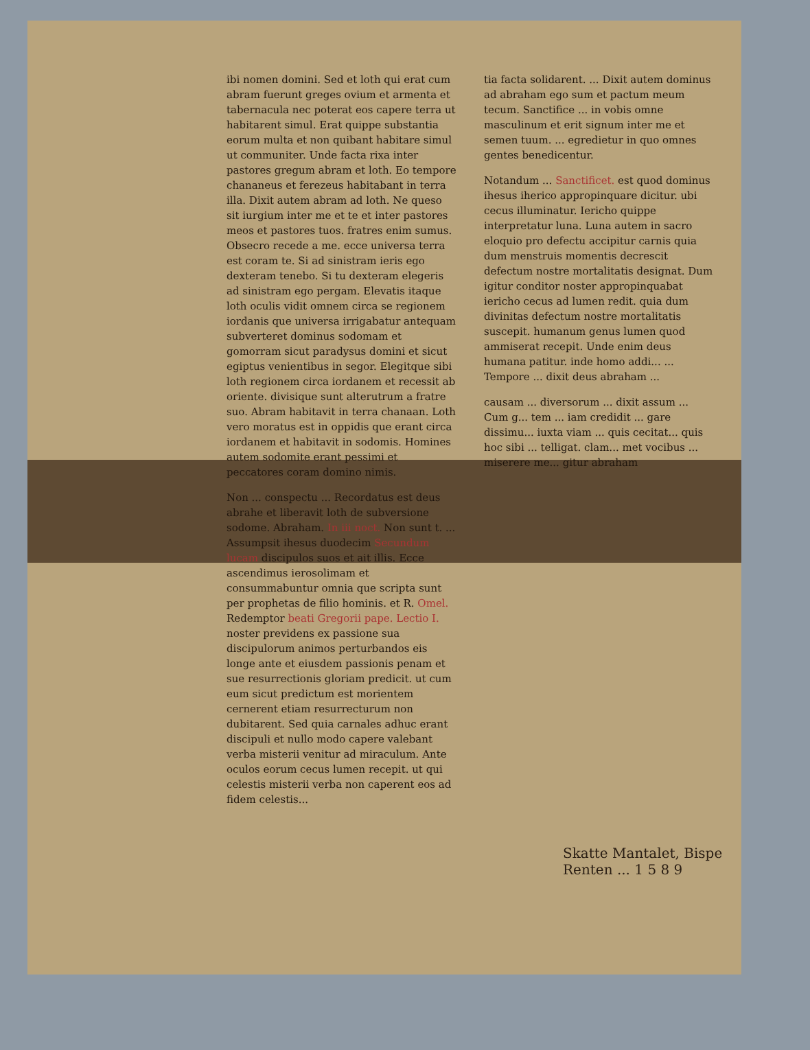ibi nomen domini. Sed et loth qui erat cum abram fuerunt greges ovium et armenta et tabernacula nec poterat eos capere terra ut habitarent simul. Erat quippe substantia eorum multa et non quibant habitare simul ut communiter. Unde facta rixa inter pastores gregum abram et loth. Eo tempore chananeus et ferezeus habitabant in terra illa. Dixit autem abram ad loth. Ne queso sit iurgium inter me et te et inter pastores meos et pastores tuos. fratres enim sumus. Obsecro recede a me. ecce universa terra est coram te. Si ad sinistram ieris ego dexteram tenebo. Si tu dexteram elegeris ad sinistram ego pergam. Elevatis itaque loth oculis vidit omnem circa se regionem iordanis que universa irrigabatur antequam subverteret dominus sodomam et gomorram sicut paradysus domini et sicut egiptus venientibus in segor. Elegitque sibi loth regionem circa iordanem et recessit ab oriente. divisique sunt alterutrum a fratre suo. Abram habitavit in terra chanaan. Loth vero moratus est in oppidis que erant circa iordanem et habitavit in sodomis. Homines autem sodomite erant pessimi et peccatores coram domino nimis.
Non ... conspectu ... Recordatus est deus abrahe et liberavit loth de subversione sodome. Abraham. In iii noct. Non sunt t. ... Assumpsit ihesus duodecim Secundum lucam discipulos suos et ait illis. Ecce ascendimus ierosolimam et consummabuntur omnia que scripta sunt per prophetas de filio hominis. et R. Omel. Redemptor beati Gregorii pape. Lectio I. noster previdens ex passione sua discipulorum animos perturbandos eis longe ante et eiusdem passionis penam et sue resurrectionis gloriam predicit. ut cum eum sicut predictum est morientem cernerent etiam resurrecturum non dubitarent. Sed quia carnales adhuc erant discipuli et nullo modo capere valebant verba misterii venitur ad miraculum. Ante oculos eorum cecus lumen recepit. ut qui celestis misterii verba non caperent eos ad fidem celestis...
tia facta solidarent. ... Dixit autem dominus ad abraham ego sum et pactum meum tecum. Sanctifice ... in vobis omne masculinum et erit signum inter me et semen tuum. ... egredietur in quo omnes gentes benedicentur.
Notandum ... Sanctificet. est quod dominus ihesus iherico appropinquare dicitur. ubi cecus illuminatur. Iericho quippe interpretatur luna. Luna autem in sacro eloquio pro defectu accipitur carnis quia dum menstruis momentis decrescit defectum nostre mortalitatis designat. Dum igitur conditor noster appropinquabat iericho cecus ad lumen redit. quia dum divinitas defectum nostre mortalitatis suscepit. humanum genus lumen quod ammiserat recepit. Unde enim deus humana patitur. inde homo addi... ... Tempore ... dixit deus abraham ...
causam ... diversorum ... dixit assum ... Cum g... tem ... iam credidit ... gare dissimu... iuxta viam ... quis cecitat... quis hoc sibi ... telligat. clam... met vocibus ... miserere me... gitur abraham
Skatte Mantalet, Bispe Renten ... 1 5 8 9